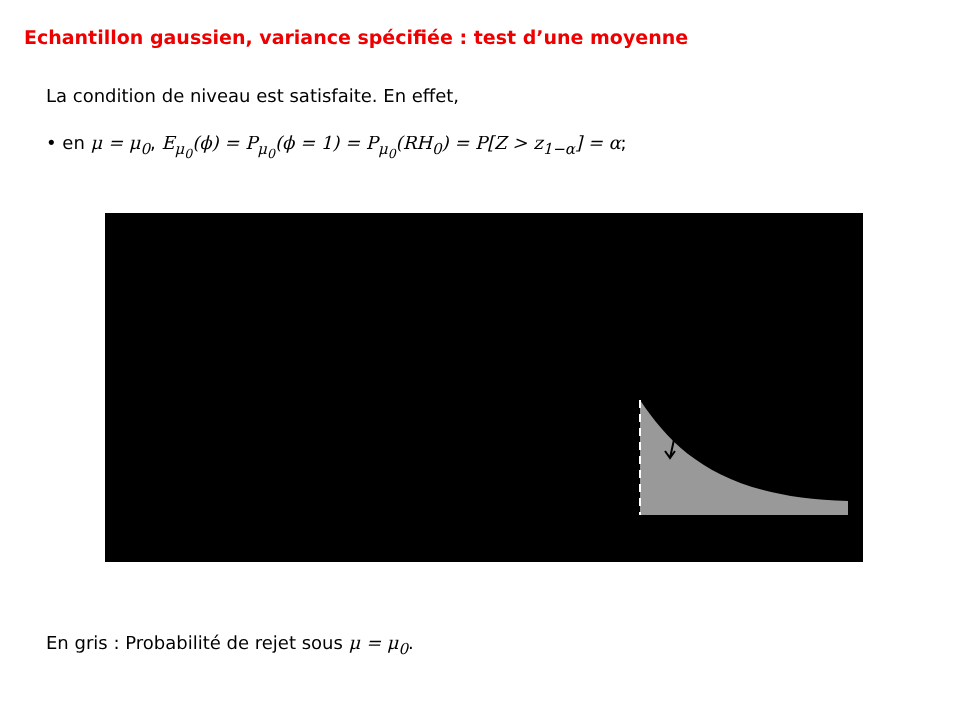Echantillon gaussien, variance spécifiée : test d’une moyenne
La condition de niveau est satisfaite. En effet,
• en μ = μ<sub>0</sub>, E<sub>μ<sub>0</sub></sub>(ϕ) = P<sub>μ<sub>0</sub></sub>(ϕ = 1) = P<sub>μ<sub>0</sub></sub>(RH<sub>0</sub>) = P[Z > z<sub>1−α</sub>] = α;
En gris : Probabilité de rejet sous μ = μ<sub>0</sub>.